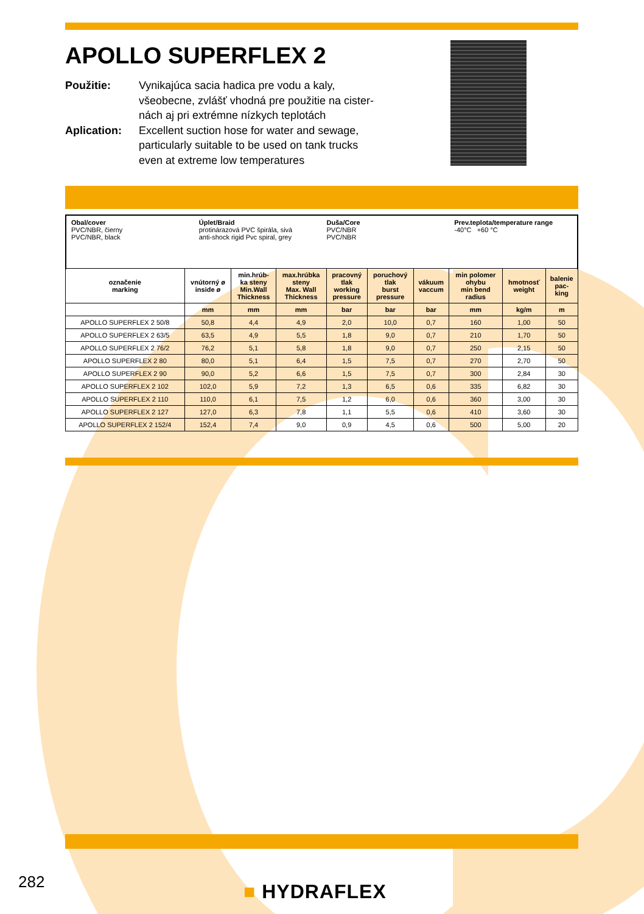APOLLO SUPERFLEX 2
Použitie: Vynikajúca sacia hadica pre vodu a kaly,
všeobecne, zvlášť vhodná pre použitie na cister-
nách aj pri extrémne nízkych teplotách
Aplication: Excellent suction hose for water and sewage,
particularly suitable to be used on tank trucks
even at extreme low temperatures
Obal/cover
PVC/NBR, čierny
PVC/NBR, black
Úplet/Braid
protinárazová PVC špirála, sivá
anti-shock rigid Pvc spiral, grey
Duša/Core
PVC/NBR
PVC/NBR
Prev.teplota/temperature range
-40°C +60 °C
| označenie marking | vnútorný ø inside ø | min.hrúb- ka steny Min.Wall Thickness | max.hrúbka steny Max. Wall Thickness | pracovný tlak working pressure | poruchový tlak burst pressure | vákuum vaccum | min polomer ohybu min bend radius | hmotnosť weight | balenie pac- king |
| --- | --- | --- | --- | --- | --- | --- | --- | --- | --- |
| | mm | mm | mm | bar | bar | bar | mm | kg/m | m |
| APOLLO SUPERFLEX 2 50/8 | 50,8 | 4,4 | 4,9 | 2,0 | 10,0 | 0,7 | 160 | 1,00 | 50 |
| APOLLO SUPERFLEX 2 63/5 | 63,5 | 4,9 | 5,5 | 1,8 | 9,0 | 0,7 | 210 | 1,70 | 50 |
| APOLLO SUPERFLEX 2 76/2 | 76,2 | 5,1 | 5,8 | 1,8 | 9,0 | 0,7 | 250 | 2,15 | 50 |
| APOLLO SUPERFLEX 2 80 | 80,0 | 5,1 | 6,4 | 1,5 | 7,5 | 0,7 | 270 | 2,70 | 50 |
| APOLLO SUPERFLEX 2 90 | 90,0 | 5,2 | 6,6 | 1,5 | 7,5 | 0,7 | 300 | 2,84 | 30 |
| APOLLO SUPERFLEX 2 102 | 102,0 | 5,9 | 7,2 | 1,3 | 6,5 | 0,6 | 335 | 6,82 | 30 |
| APOLLO SUPERFLEX 2 110 | 110,0 | 6,1 | 7,5 | 1,2 | 6,0 | 0,6 | 360 | 3,00 | 30 |
| APOLLO SUPERFLEX 2 127 | 127,0 | 6,3 | 7,8 | 1,1 | 5,5 | 0,6 | 410 | 3,60 | 30 |
| APOLLO SUPERFLEX 2 152/4 | 152,4 | 7,4 | 9,0 | 0,9 | 4,5 | 0,6 | 500 | 5,00 | 20 |
282 ■ HYDRAFLEX